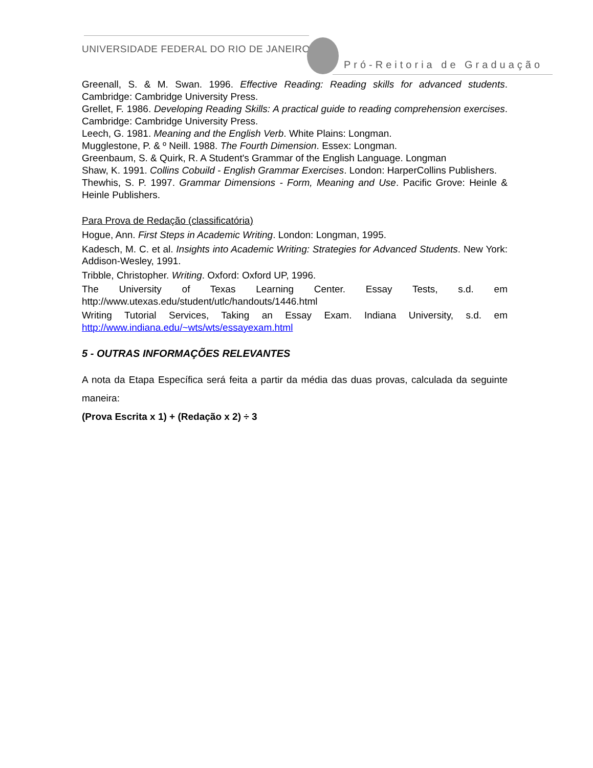UNIVERSIDADE FEDERAL DO RIO DE JANEIRO
Pró-Reitoria de Graduação
Greenall, S. & M. Swan. 1996. Effective Reading: Reading skills for advanced students. Cambridge: Cambridge University Press.
Grellet, F. 1986. Developing Reading Skills: A practical guide to reading comprehension exercises. Cambridge: Cambridge University Press.
Leech, G. 1981. Meaning and the English Verb. White Plains: Longman.
Mugglestone, P. & º Neill. 1988. The Fourth Dimension. Essex: Longman.
Greenbaum, S. & Quirk, R. A Student's Grammar of the English Language. Longman
Shaw, K. 1991. Collins Cobuild - English Grammar Exercises. London: HarperCollins Publishers.
Thewhis, S. P. 1997. Grammar Dimensions - Form, Meaning and Use. Pacific Grove: Heinle & Heinle Publishers.
Para Prova de Redação (classificatória)
Hogue, Ann. First Steps in Academic Writing. London: Longman, 1995.
Kadesch, M. C. et al. Insights into Academic Writing: Strategies for Advanced Students. New York: Addison-Wesley, 1991.
Tribble, Christopher. Writing. Oxford: Oxford UP, 1996.
The University of Texas Learning Center. Essay Tests, s.d. em http://www.utexas.edu/student/utlc/handouts/1446.html
Writing Tutorial Services, Taking an Essay Exam. Indiana University, s.d. em http://www.indiana.edu/~wts/wts/essayexam.html
5 - OUTRAS INFORMAÇÕES RELEVANTES
A nota da Etapa Específica será feita a partir da média das duas provas, calculada da seguinte maneira:
(Prova Escrita x 1) + (Redação x 2) ÷ 3